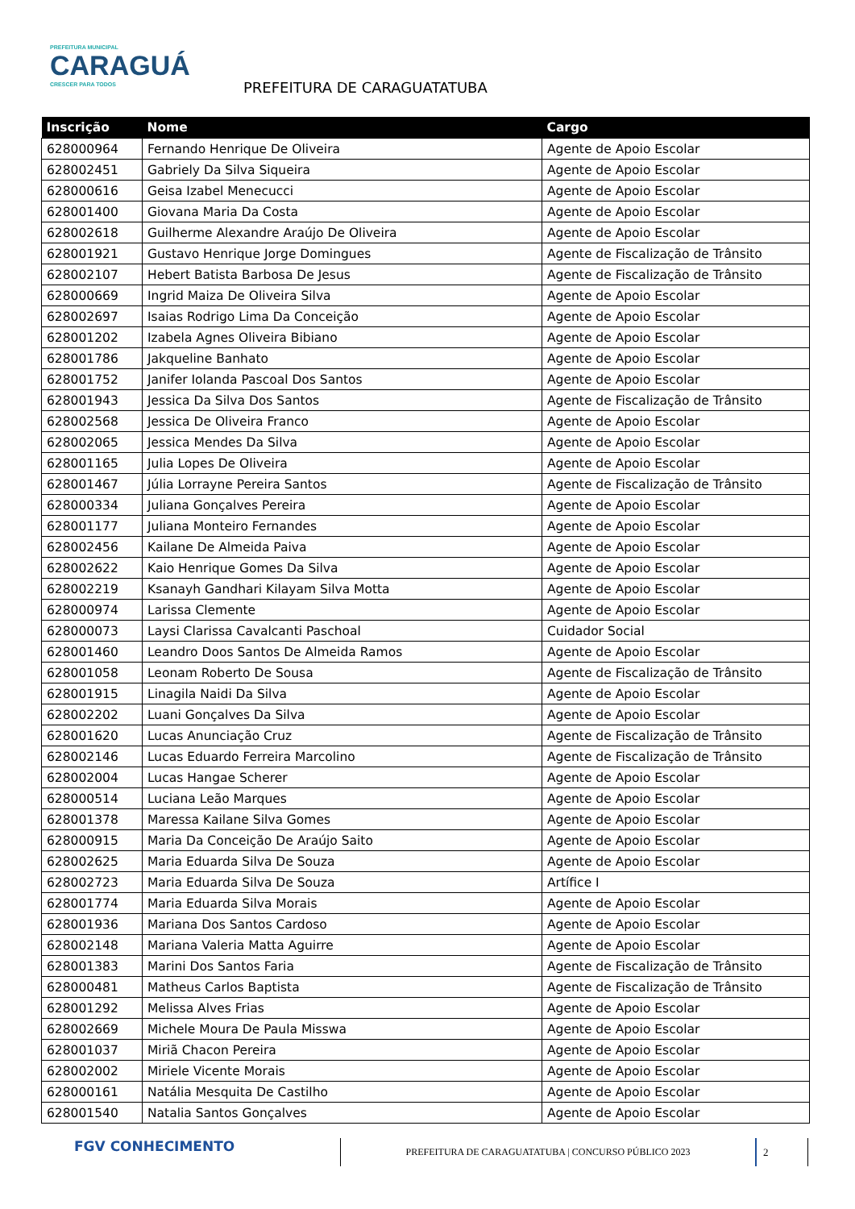PREFEITURA MUNICIPAL
CARAGUÁ
CRESCER PARA TODOS
PREFEITURA DE CARAGUATATUBA
| Inscrição | Nome | Cargo |
| --- | --- | --- |
| 628000964 | Fernando Henrique De Oliveira | Agente de Apoio Escolar |
| 628002451 | Gabriely Da Silva Siqueira | Agente de Apoio Escolar |
| 628000616 | Geisa Izabel Menecucci | Agente de Apoio Escolar |
| 628001400 | Giovana Maria Da Costa | Agente de Apoio Escolar |
| 628002618 | Guilherme Alexandre Araújo De Oliveira | Agente de Apoio Escolar |
| 628001921 | Gustavo Henrique Jorge Domingues | Agente de Fiscalização de Trânsito |
| 628002107 | Hebert Batista Barbosa De Jesus | Agente de Fiscalização de Trânsito |
| 628000669 | Ingrid Maiza De Oliveira Silva | Agente de Apoio Escolar |
| 628002697 | Isaias Rodrigo Lima Da Conceição | Agente de Apoio Escolar |
| 628001202 | Izabela Agnes Oliveira Bibiano | Agente de Apoio Escolar |
| 628001786 | Jakqueline Banhato | Agente de Apoio Escolar |
| 628001752 | Janifer Iolanda Pascoal Dos Santos | Agente de Apoio Escolar |
| 628001943 | Jessica Da Silva Dos Santos | Agente de Fiscalização de Trânsito |
| 628002568 | Jessica De Oliveira Franco | Agente de Apoio Escolar |
| 628002065 | Jessica Mendes Da Silva | Agente de Apoio Escolar |
| 628001165 | Julia Lopes De Oliveira | Agente de Apoio Escolar |
| 628001467 | Júlia Lorrayne Pereira Santos | Agente de Fiscalização de Trânsito |
| 628000334 | Juliana Gonçalves Pereira | Agente de Apoio Escolar |
| 628001177 | Juliana Monteiro Fernandes | Agente de Apoio Escolar |
| 628002456 | Kailane De Almeida Paiva | Agente de Apoio Escolar |
| 628002622 | Kaio Henrique Gomes Da Silva | Agente de Apoio Escolar |
| 628002219 | Ksanayh Gandhari Kilayam Silva Motta | Agente de Apoio Escolar |
| 628000974 | Larissa Clemente | Agente de Apoio Escolar |
| 628000073 | Laysi Clarissa Cavalcanti Paschoal | Cuidador Social |
| 628001460 | Leandro Doos Santos De Almeida Ramos | Agente de Apoio Escolar |
| 628001058 | Leonam Roberto De Sousa | Agente de Fiscalização de Trânsito |
| 628001915 | Linagila Naidi Da Silva | Agente de Apoio Escolar |
| 628002202 | Luani Gonçalves Da Silva | Agente de Apoio Escolar |
| 628001620 | Lucas Anunciação Cruz | Agente de Fiscalização de Trânsito |
| 628002146 | Lucas Eduardo Ferreira Marcolino | Agente de Fiscalização de Trânsito |
| 628002004 | Lucas Hangae Scherer | Agente de Apoio Escolar |
| 628000514 | Luciana Leão Marques | Agente de Apoio Escolar |
| 628001378 | Maressa Kailane Silva Gomes | Agente de Apoio Escolar |
| 628000915 | Maria Da Conceição De Araújo Saito | Agente de Apoio Escolar |
| 628002625 | Maria Eduarda Silva De Souza | Agente de Apoio Escolar |
| 628002723 | Maria Eduarda Silva De Souza | Artífice I |
| 628001774 | Maria Eduarda Silva Morais | Agente de Apoio Escolar |
| 628001936 | Mariana Dos Santos Cardoso | Agente de Apoio Escolar |
| 628002148 | Mariana Valeria Matta Aguirre | Agente de Apoio Escolar |
| 628001383 | Marini Dos Santos Faria | Agente de Fiscalização de Trânsito |
| 628000481 | Matheus Carlos Baptista | Agente de Fiscalização de Trânsito |
| 628001292 | Melissa Alves Frias | Agente de Apoio Escolar |
| 628002669 | Michele Moura De Paula Misswa | Agente de Apoio Escolar |
| 628001037 | Miriã Chacon Pereira | Agente de Apoio Escolar |
| 628002002 | Miriele Vicente Morais | Agente de Apoio Escolar |
| 628000161 | Natália Mesquita De Castilho | Agente de Apoio Escolar |
| 628001540 | Natalia Santos Gonçalves | Agente de Apoio Escolar |
FGV CONHECIMENTO
PREFEITURA DE CARAGUATATUBA | CONCURSO PÚBLICO 2023
2